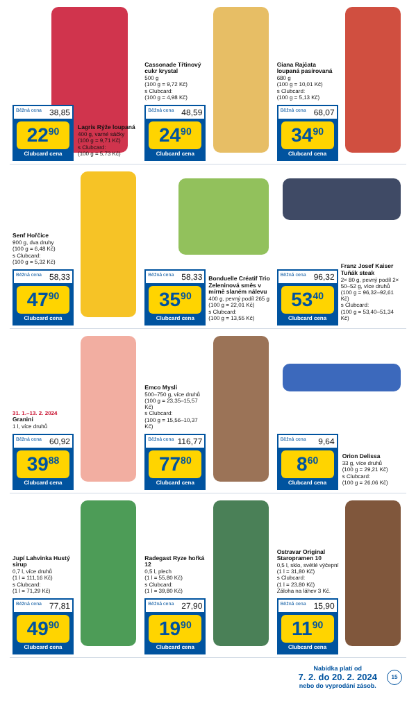Běžná cena 38,85
22<sup>90</sup>
Clubcard cena
Lagris Rýže loupaná
400 g, varné sáčky
(100 g = 9,71 Kč)
s Clubcard:
(100 g = 5,73 Kč)
Cassonade Třtinový cukr krystal
500 g
(100 g = 9,72 Kč)
s Clubcard:
(100 g = 4,98 Kč)
Běžná cena 48,59
24<sup>90</sup>
Clubcard cena
Giana Rajčata loupaná pasírovaná
680 g
(100 g = 10,01 Kč)
s Clubcard:
(100 g = 5,13 Kč)
Běžná cena 68,07
34<sup>90</sup>
Clubcard cena
Senf Hořčice
900 g, dva druhy
(100 g = 6,48 Kč)
s Clubcard:
(100 g = 5,32 Kč)
Běžná cena 58,33
47<sup>90</sup>
Clubcard cena
Běžná cena 58,33
35<sup>90</sup>
Clubcard cena
Bonduelle Créatif Trio Zeleninová směs v mírně slaném nálevu
400 g, pevný podíl 265 g
(100 g = 22,01 Kč)
s Clubcard:
(100 g = 13,55 Kč)
Běžná cena 96,32
53<sup>40</sup>
Clubcard cena
Franz Josef Kaiser Tuňák steak
2× 80 g, pevný podíl 2× 50–52 g, více druhů
(100 g = 96,32–92,61 Kč)
s Clubcard:
(100 g = 53,40–51,34 Kč)
31. 1.–13. 2. 2024
Granini
1 l, více druhů
Běžná cena 60,92
39<sup>88</sup>
Clubcard cena
Emco Mysli
500–750 g, více druhů
(100 g = 23,35–15,57 Kč)
s Clubcard:
(100 g = 15,56–10,37 Kč)
Běžná cena 116,77
77<sup>80</sup>
Clubcard cena
Běžná cena 9,64
8<sup>60</sup>
Clubcard cena
Orion Delissa
33 g, více druhů
(100 g = 29,21 Kč)
s Clubcard:
(100 g = 26,06 Kč)
Jupí Lahvinka Hustý sirup
0,7 l, více druhů
(1 l = 111,16 Kč)
s Clubcard:
(1 l = 71,29 Kč)
Běžná cena 77,81
49<sup>90</sup>
Clubcard cena
Radegast Ryze hořká 12
0,5 l, plech
(1 l = 55,80 Kč)
s Clubcard:
(1 l = 39,80 Kč)
Běžná cena 27,90
19<sup>90</sup>
Clubcard cena
Ostravar Original Staropramen 10
0,5 l, sklo, světlé výčepní
(1 l = 31,80 Kč)
s Clubcard:
(1 l = 23,80 Kč)
Záloha na láhev 3 Kč.
Běžná cena 15,90
11<sup>90</sup>
Clubcard cena
Nabídka platí od
7. 2. do 20. 2. 2024
nebo do vyprodání zásob.
15